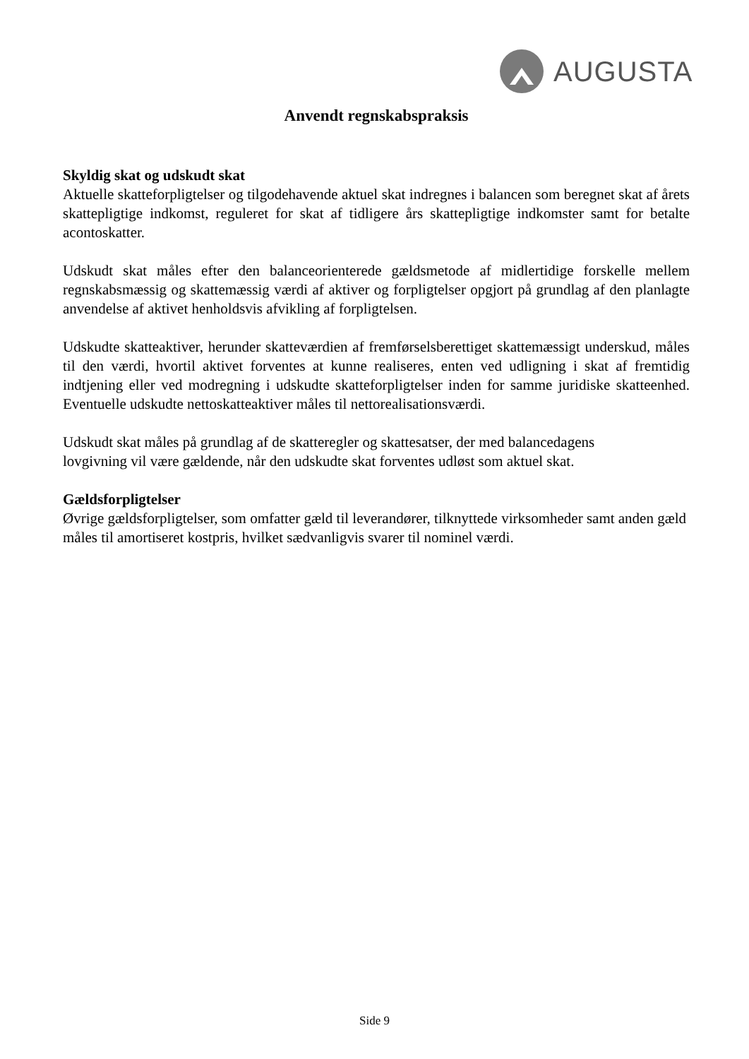AUGUSTA
Anvendt regnskabspraksis
Skyldig skat og udskudt skat
Aktuelle skatteforpligtelser og tilgodehavende aktuel skat indregnes i balancen som beregnet skat af årets skattepligtige indkomst, reguleret for skat af tidligere års skattepligtige indkomster samt for betalte acontoskatter.
Udskudt skat måles efter den balanceorienterede gældsmetode af midlertidige forskelle mellem regnskabsmæssig og skattemæssig værdi af aktiver og forpligtelser opgjort på grundlag af den planlagte anvendelse af aktivet henholdsvis afvikling af forpligtelsen.
Udskudte skatteaktiver, herunder skatteværdien af fremførselsberettiget skattemæssigt underskud, måles til den værdi, hvortil aktivet forventes at kunne realiseres, enten ved udligning i skat af fremtidig indtjening eller ved modregning i udskudte skatteforpligtelser inden for samme juridiske skatteenhed. Eventuelle udskudte nettoskatteaktiver måles til nettorealisationsværdi.
Udskudt skat måles på grundlag af de skatteregler og skattesatser, der med balancedagens
lovgivning vil være gældende, når den udskudte skat forventes udløst som aktuel skat.
Gældsforpligtelser
Øvrige gældsforpligtelser, som omfatter gæld til leverandører, tilknyttede virksomheder samt anden gæld måles til amortiseret kostpris, hvilket sædvanligvis svarer til nominel værdi.
Side 9